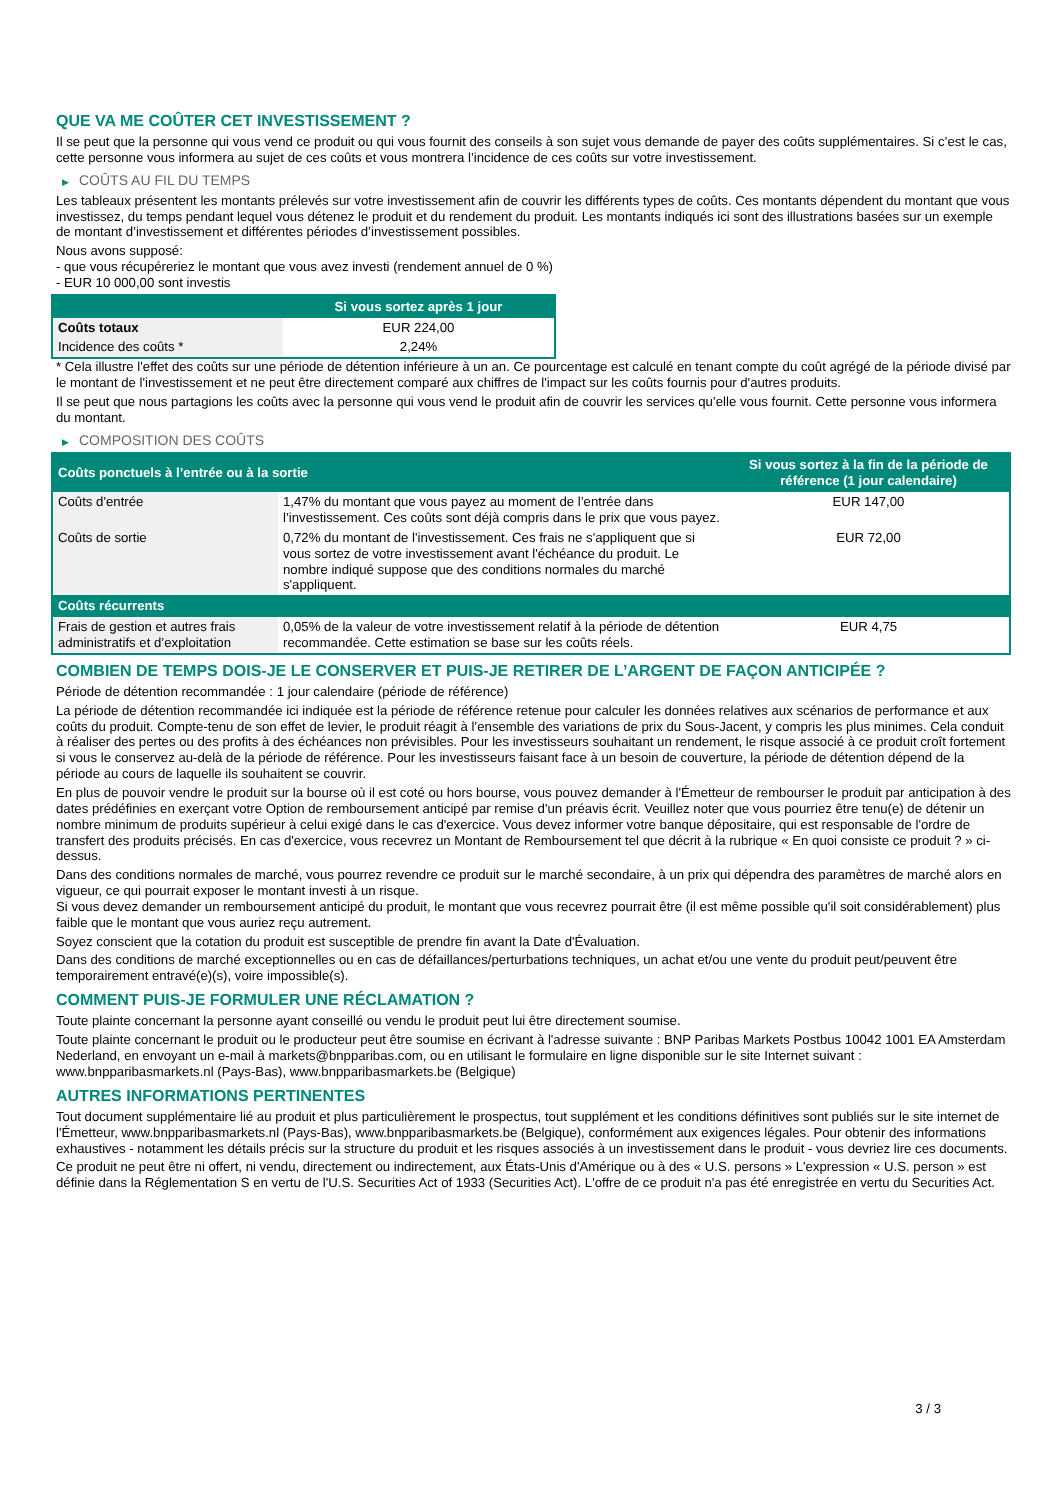QUE VA ME COÛTER CET INVESTISSEMENT ?
Il se peut que la personne qui vous vend ce produit ou qui vous fournit des conseils à son sujet vous demande de payer des coûts supplémentaires. Si c’est le cas, cette personne vous informera au sujet de ces coûts et vous montrera l’incidence de ces coûts sur votre investissement.
▶ COÛTS AU FIL DU TEMPS
Les tableaux présentent les montants prélevés sur votre investissement afin de couvrir les différents types de coûts. Ces montants dépendent du montant que vous investissez, du temps pendant lequel vous détenez le produit et du rendement du produit. Les montants indiqués ici sont des illustrations basées sur un exemple de montant d’investissement et différentes périodes d’investissement possibles.
Nous avons supposé:
- que vous récupéreriez le montant que vous avez investi (rendement annuel de 0 %)
- EUR 10 000,00 sont investis
| | Si vous sortez après 1 jour |
| --- | --- |
| Coûts totaux | EUR 224,00 |
| Incidence des coûts * | 2,24% |
* Cela illustre l'effet des coûts sur une période de détention inférieure à un an. Ce pourcentage est calculé en tenant compte du coût agrégé de la période divisé par le montant de l'investissement et ne peut être directement comparé aux chiffres de l'impact sur les coûts fournis pour d'autres produits.
Il se peut que nous partagions les coûts avec la personne qui vous vend le produit afin de couvrir les services qu’elle vous fournit. Cette personne vous informera du montant.
▶ COMPOSITION DES COÛTS
| Coûts ponctuels à l’entrée ou à la sortie | | Si vous sortez à la fin de la période de référence (1 jour calendaire) |
| --- | --- | --- |
| Coûts d'entrée | 1,47% du montant que vous payez au moment de l’entrée dans l’investissement. Ces coûts sont déjà compris dans le prix que vous payez. | EUR 147,00 |
| Coûts de sortie | 0,72% du montant de l'investissement. Ces frais ne s'appliquent que si vous sortez de votre investissement avant l'échéance du produit. Le nombre indiqué suppose que des conditions normales du marché s'appliquent. | EUR 72,00 |
| Coûts récurrents | | |
| Frais de gestion et autres frais administratifs et d’exploitation | 0,05% de la valeur de votre investissement relatif à la période de détention recommandée. Cette estimation se base sur les coûts réels. | EUR 4,75 |
COMBIEN DE TEMPS DOIS-JE LE CONSERVER ET PUIS-JE RETIRER DE L’ARGENT DE FAÇON ANTICIPÉE ?
Période de détention recommandée : 1 jour calendaire (période de référence)
La période de détention recommandée ici indiquée est la période de référence retenue pour calculer les données relatives aux scénarios de performance et aux coûts du produit. Compte-tenu de son effet de levier, le produit réagit à l’ensemble des variations de prix du Sous-Jacent, y compris les plus minimes. Cela conduit à réaliser des pertes ou des profits à des échéances non prévisibles. Pour les investisseurs souhaitant un rendement, le risque associé à ce produit croît fortement si vous le conservez au-delà de la période de référence. Pour les investisseurs faisant face à un besoin de couverture, la période de détention dépend de la période au cours de laquelle ils souhaitent se couvrir.
En plus de pouvoir vendre le produit sur la bourse où il est coté ou hors bourse, vous pouvez demander à l'Émetteur de rembourser le produit par anticipation à des dates prédéfinies en exerçant votre Option de remboursement anticipé par remise d'un préavis écrit. Veuillez noter que vous pourriez être tenu(e) de détenir un nombre minimum de produits supérieur à celui exigé dans le cas d'exercice. Vous devez informer votre banque dépositaire, qui est responsable de l'ordre de transfert des produits précisés. En cas d'exercice, vous recevrez un Montant de Remboursement tel que décrit à la rubrique « En quoi consiste ce produit ? » ci-dessus.
Dans des conditions normales de marché, vous pourrez revendre ce produit sur le marché secondaire, à un prix qui dépendra des paramètres de marché alors en vigueur, ce qui pourrait exposer le montant investi à un risque.
Si vous devez demander un remboursement anticipé du produit, le montant que vous recevrez pourrait être (il est même possible qu'il soit considérablement) plus faible que le montant que vous auriez reçu autrement.
Soyez conscient que la cotation du produit est susceptible de prendre fin avant la Date d'Évaluation.
Dans des conditions de marché exceptionnelles ou en cas de défaillances/perturbations techniques, un achat et/ou une vente du produit peut/peuvent être temporairement entravé(e)(s), voire impossible(s).
COMMENT PUIS-JE FORMULER UNE RÉCLAMATION ?
Toute plainte concernant la personne ayant conseillé ou vendu le produit peut lui être directement soumise.
Toute plainte concernant le produit ou le producteur peut être soumise en écrivant à l'adresse suivante : BNP Paribas Markets Postbus 10042 1001 EA Amsterdam Nederland, en envoyant un e-mail à markets@bnpparibas.com, ou en utilisant le formulaire en ligne disponible sur le site Internet suivant : www.bnpparibasmarkets.nl (Pays-Bas), www.bnpparibasmarkets.be (Belgique)
AUTRES INFORMATIONS PERTINENTES
Tout document supplémentaire lié au produit et plus particulièrement le prospectus, tout supplément et les conditions définitives sont publiés sur le site internet de l'Émetteur, www.bnpparibasmarkets.nl (Pays-Bas), www.bnpparibasmarkets.be (Belgique), conformément aux exigences légales. Pour obtenir des informations exhaustives - notamment les détails précis sur la structure du produit et les risques associés à un investissement dans le produit - vous devriez lire ces documents.
Ce produit ne peut être ni offert, ni vendu, directement ou indirectement, aux États-Unis d'Amérique ou à des « U.S. persons » L'expression « U.S. person » est définie dans la Réglementation S en vertu de l'U.S. Securities Act of 1933 (Securities Act). L'offre de ce produit n'a pas été enregistrée en vertu du Securities Act.
3 / 3